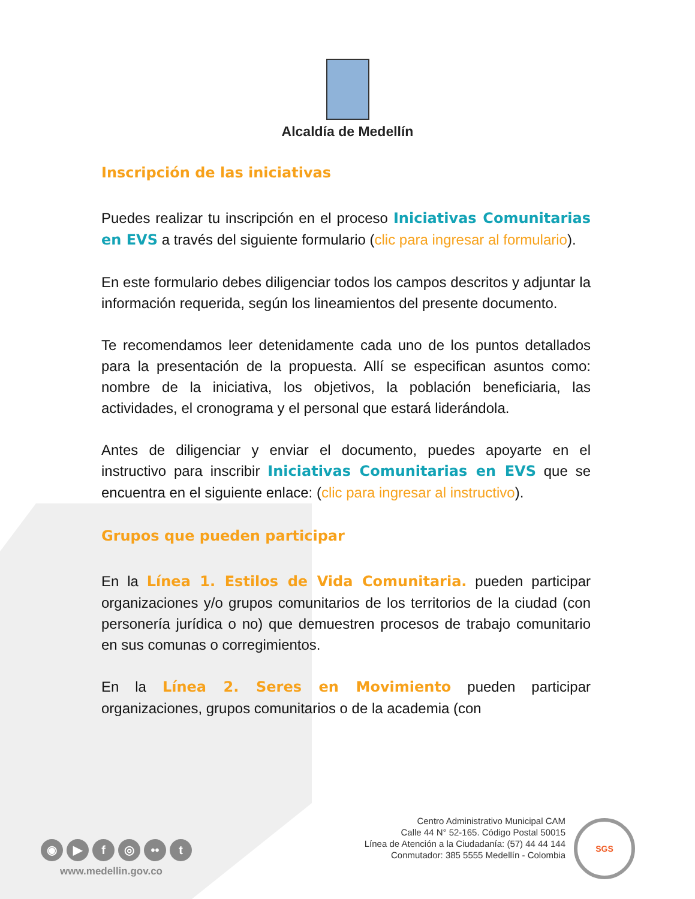Alcaldía de Medellín
Inscripción de las iniciativas
Puedes realizar tu inscripción en el proceso Iniciativas Comunitarias en EVS a través del siguiente formulario (clic para ingresar al formulario).
En este formulario debes diligenciar todos los campos descritos y adjuntar la información requerida, según los lineamientos del presente documento.
Te recomendamos leer detenidamente cada uno de los puntos detallados para la presentación de la propuesta. Allí se especifican asuntos como: nombre de la iniciativa, los objetivos, la población beneficiaria, las actividades, el cronograma y el personal que estará liderándola.
Antes de diligenciar y enviar el documento, puedes apoyarte en el instructivo para inscribir Iniciativas Comunitarias en EVS que se encuentra en el siguiente enlace: (clic para ingresar al instructivo).
Grupos que pueden participar
En la Línea 1. Estilos de Vida Comunitaria. pueden participar organizaciones y/o grupos comunitarios de los territorios de la ciudad (con personería jurídica o no) que demuestren procesos de trabajo comunitario en sus comunas o corregimientos.
En la Línea 2. Seres en Movimiento pueden participar organizaciones, grupos comunitarios o de la academia (con
◉ ▶ f ◎ •• t
www.medellin.gov.co
Centro Administrativo Municipal CAM
Calle 44 N° 52-165. Código Postal 50015
Línea de Atención a la Ciudadanía: (57) 44 44 144
Conmutador: 385 5555 Medellín - Colombia
SGS